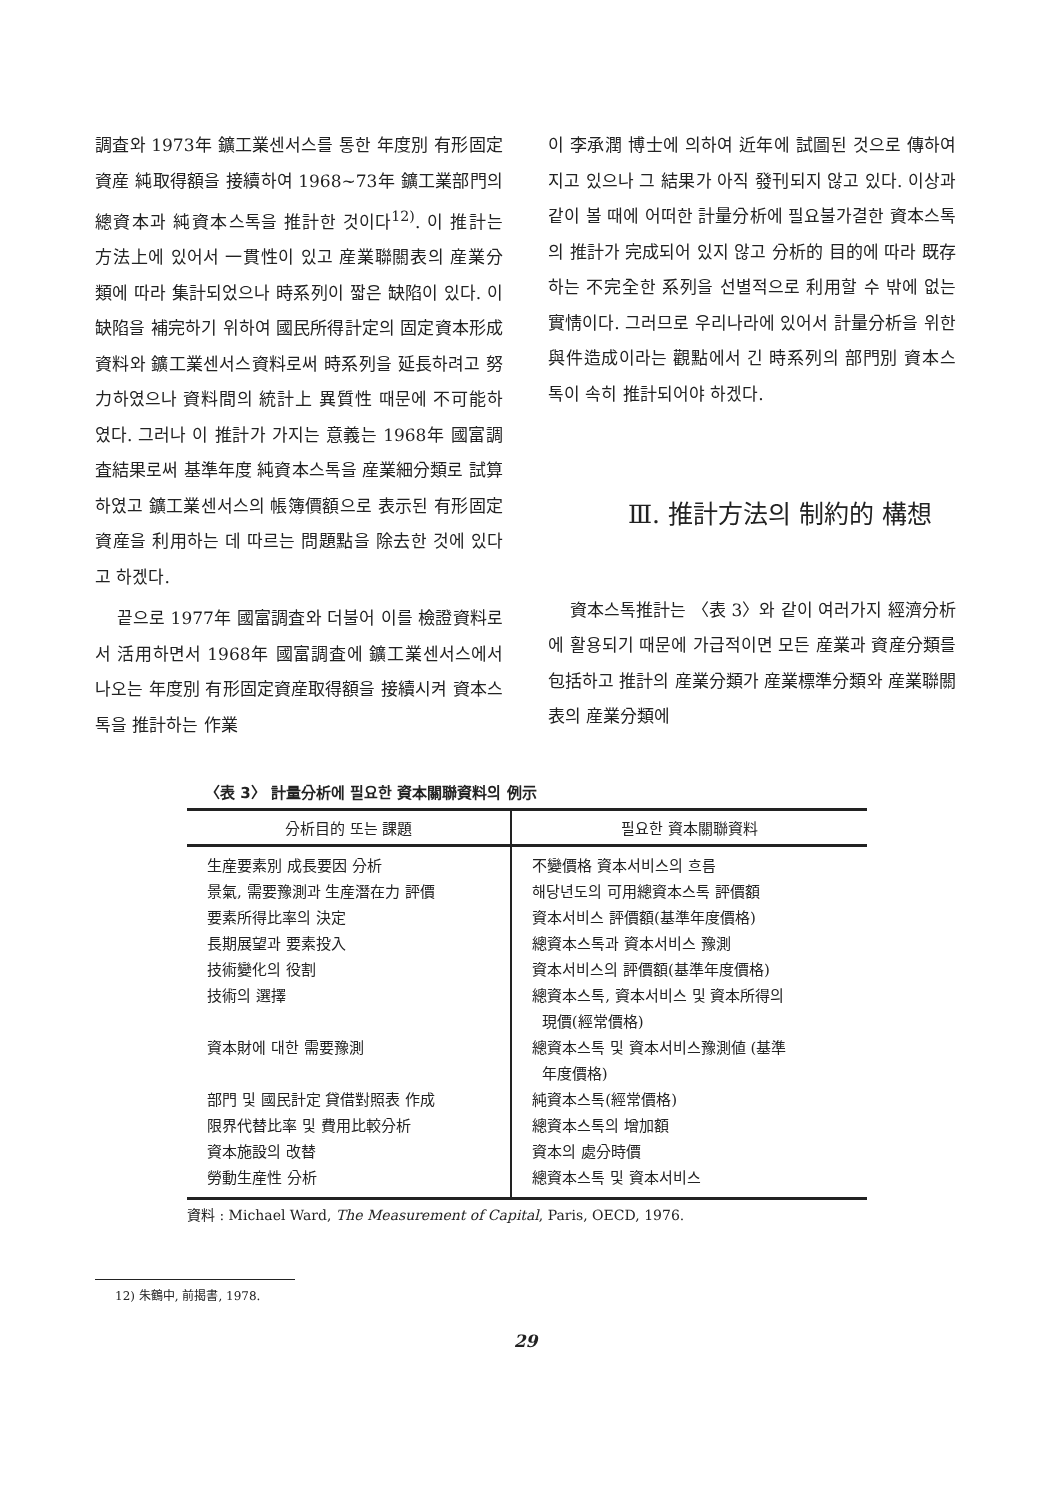調査와 1973年 鑛工業센서스를 통한 年度別 有形固定資産 純取得額을 接續하여 1968~73年 鑛工業部門의 總資本과 純資本스톡을 推計한 것이다<sup>12)</sup>. 이 推計는 方法上에 있어서 一貫性이 있고 産業聯關表의 産業分類에 따라 集計되었으나 時系列이 짧은 缺陷이 있다. 이 缺陷을 補完하기 위하여 國民所得計定의 固定資本形成資料와 鑛工業센서스資料로써 時系列을 延長하려고 努力하였으나 資料間의 統計上 異質性 때문에 不可能하였다. 그러나 이 推計가 가지는 意義는 1968年 國富調査結果로써 基準年度 純資本스톡을 産業細分類로 試算하였고 鑛工業센서스의 帳簿價額으로 表示된 有形固定資産을 利用하는 데 따르는 問題點을 除去한 것에 있다고 하겠다.
끝으로 1977年 國富調査와 더불어 이를 檢證資料로서 活用하면서 1968年 國富調査에 鑛工業센서스에서 나오는 年度別 有形固定資産取得額을 接續시켜 資本스톡을 推計하는 作業
이 李承潤 博士에 의하여 近年에 試圖된 것으로 傳하여지고 있으나 그 結果가 아직 發刊되지 않고 있다. 이상과 같이 볼 때에 어떠한 計量分析에 필요불가결한 資本스톡의 推計가 完成되어 있지 않고 分析的 目的에 따라 既存하는 不完全한 系列을 선별적으로 利用할 수 밖에 없는 實情이다. 그러므로 우리나라에 있어서 計量分析을 위한 與件造成이라는 觀點에서 긴 時系列의 部門別 資本스톡이 속히 推計되어야 하겠다.
Ⅲ. 推計方法의 制約的 構想
資本스톡推計는 〈表 3〉와 같이 여러가지 經濟分析에 활용되기 때문에 가급적이면 모든 産業과 資産分類를 包括하고 推計의 産業分類가 産業標準分類와 産業聯關表의 産業分類에
〈表 3〉 計量分析에 필요한 資本關聯資料의 例示
| 分析目的 또는 課題 | 필요한 資本關聯資料 |
| --- | --- |
| 生産要素別 成長要因 分析 景氣, 需要豫測과 生産潛在力 評價 要素所得比率의 決定 長期展望과 要素投入 技術變化의 役割 技術의 選擇 資本財에 대한 需要豫測 部門 및 國民計定 貸借對照表 作成 限界代替比率 및 費用比較分析 資本施設의 改替 勞動生産性 分析 | 不變價格 資本서비스의 흐름 해당년도의 可用總資本스톡 評價額 資本서비스 評價額(基準年度價格) 總資本스톡과 資本서비스 豫測 資本서비스의 評價額(基準年度價格) 總資本스톡, 資本서비스 및 資本所得의 現價(經常價格) 總資本스톡 및 資本서비스豫測値 (基準 年度價格) 純資本스톡(經常價格) 總資本스톡의 增加額 資本의 處分時價 總資本스톡 및 資本서비스 |
資料 : Michael Ward, The Measurement of Capital, Paris, OECD, 1976.
12) 朱鶴中, 前揭書, 1978.
29